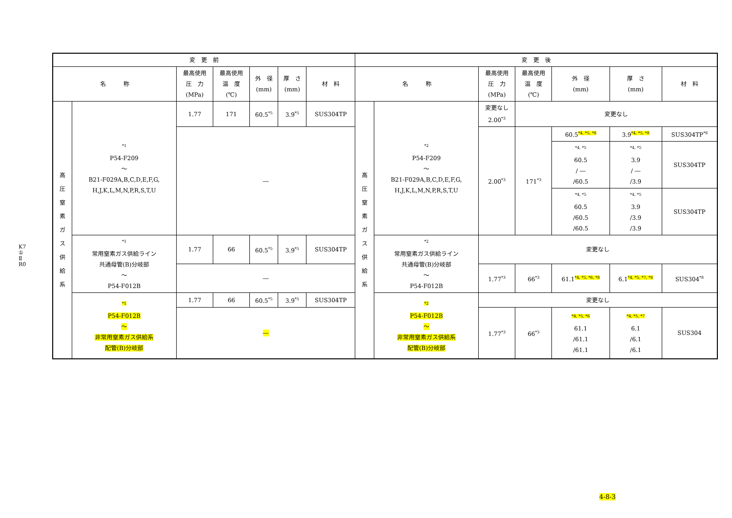K7
①
Ⅱ
R0
| 変 更 前 | | | | | | | 変 更 後 | | | | | | |
| --- | --- | --- | --- | --- | --- | --- | --- | --- | --- | --- | --- | --- | --- |
| 名 称 | | 最高使用 圧 力 (MPa) | 最高使用 温 度 (℃) | 外 径 (mm) | 厚 さ (mm) | 材 料 | 名 称 | | 最高使用 圧 力 (MPa) | 最高使用 温 度 (℃) | 外 径 (mm) | 厚 さ (mm) | 材 料 |
| 高 圧 窒 素 ガ ス 供 給 系 | <sup>*1</sup> P54-F209 ～ B21-F029A,B,C,D,E,F,G, H,J,K,L,M,N,P,R,S,T,U | 1.77 | 171 | 60.5<sup>*5</sup> | 3.9<sup>*5</sup> | SUS304TP | 高 圧 窒 素 ガ ス 供 給 系 | <sup>*2</sup> P54-F209 ～ B21-F029A,B,C,D,E,F,G, H,J,K,L,M,N,P,R,S,T,U | 変更なし 2.00<sup>*3</sup> | 変更なし | | | |
| | | ― | | | | | | | 2.00<sup>*3</sup> | 171<sup>*3</sup> | 60.5<sup>*4, *5, *8</sup> | 3.9<sup>*4, *5, *8</sup> | SUS304TP<sup>*8</sup> |
| | | | | | | | | | | | <sup>*4, *5</sup> 60.5 / ― /60.5 | <sup>*4, *5</sup> 3.9 / ― /3.9 | SUS304TP |
| | | | | | | | | | | | <sup>*4, *5</sup> 60.5 /60.5 /60.5 | <sup>*4, *5</sup> 3.9 /3.9 /3.9 | SUS304TP |
| | <sup>*1</sup> 常用窒素ガス供給ライン 共通母管(B)分岐部 ～ P54-F012B | 1.77 | 66 | 60.5<sup>*5</sup> | 3.9<sup>*5</sup> | SUS304TP | | <sup>*2</sup> 常用窒素ガス供給ライン 共通母管(B)分岐部 ～ P54-F012B | 変更なし | | | | |
| | | ― | | | | | | | 1.77<sup>*3</sup> | 66<sup>*3</sup> | 61.1<sup>*4, *5, *6, *8</sup> | 6.1<sup>*4, *5, *7, *8</sup> | SUS304<sup>*8</sup> |
| | <sup>*1</sup> P54-F012B ～ 非常用窒素ガス供給系 配管(B)分岐部 | 1.77 | 66 | 60.5<sup>*5</sup> | 3.9<sup>*5</sup> | SUS304TP | | <sup>*2</sup> P54-F012B ～ 非常用窒素ガス供給系 配管(B)分岐部 | 変更なし | | | | |
| | | ― | | | | | | | 1.77<sup>*3</sup> | 66<sup>*3</sup> | <sup>*4, *5, *6</sup> 61.1 /61.1 /61.1 | <sup>*4, *5, *7</sup> 6.1 /6.1 /6.1 | SUS304 |
4-8-3